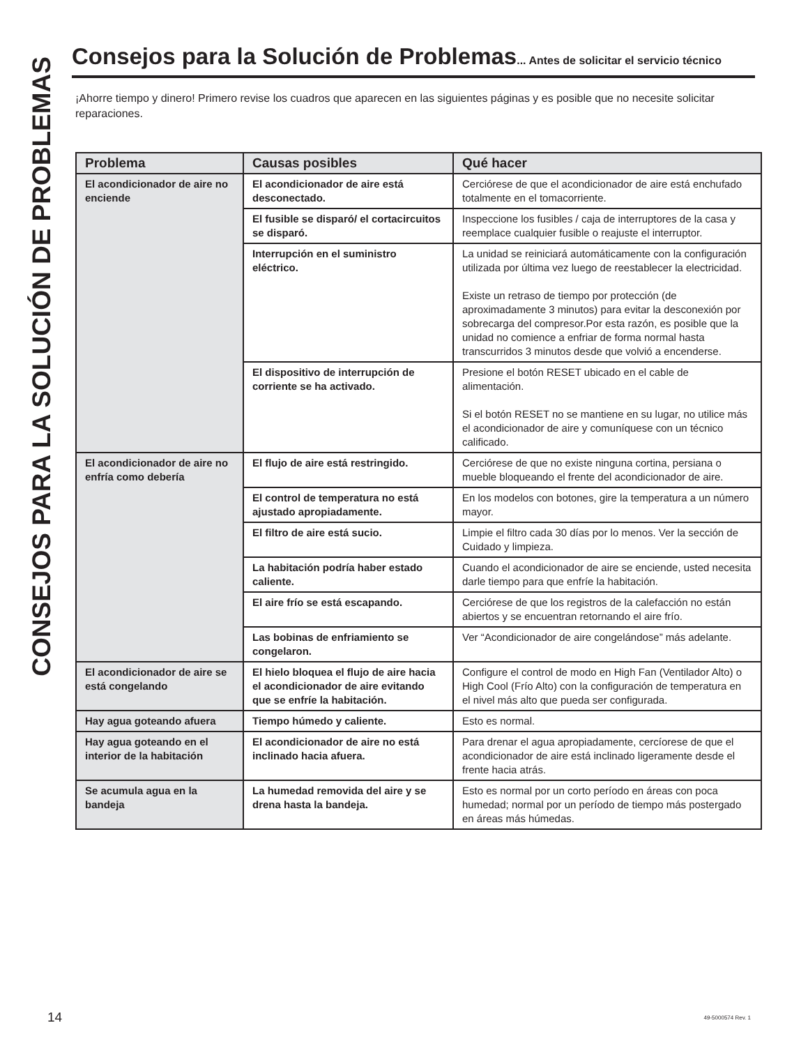CONSEJOS PARA LA SOLUCIÓN DE PROBLEMAS
Consejos para la Solución de Problemas... Antes de solicitar el servicio técnico
¡Ahorre tiempo y dinero! Primero revise los cuadros que aparecen en las siguientes páginas y es posible que no necesite solicitar reparaciones.
| Problema | Causas posibles | Qué hacer |
| --- | --- | --- |
| El acondicionador de aire no enciende | El acondicionador de aire está desconectado. | Cerciórese de que el acondicionador de aire está enchufado totalmente en el tomacorriente. |
| | El fusible se disparó/ el cortacircuitos se disparó. | Inspeccione los fusibles / caja de interruptores de la casa y reemplace cualquier fusible o reajuste el interruptor. |
| | Interrupción en el suministro eléctrico. | La unidad se reiniciará automáticamente con la configuración utilizada por última vez luego de reestablecer la electricidad. Existe un retraso de tiempo por protección (de aproximadamente 3 minutos) para evitar la desconexión por sobrecarga del compresor.Por esta razón, es posible que la unidad no comience a enfriar de forma normal hasta transcurridos 3 minutos desde que volvió a encenderse. |
| | El dispositivo de interrupción de corriente se ha activado. | Presione el botón RESET ubicado en el cable de alimentación. Si el botón RESET no se mantiene en su lugar, no utilice más el acondicionador de aire y comuníquese con un técnico calificado. |
| El acondicionador de aire no enfría como debería | El flujo de aire está restringido. | Cerciórese de que no existe ninguna cortina, persiana o mueble bloqueando el frente del acondicionador de aire. |
| | El control de temperatura no está ajustado apropiadamente. | En los modelos con botones, gire la temperatura a un número mayor. |
| | El filtro de aire está sucio. | Limpie el filtro cada 30 días por lo menos. Ver la sección de Cuidado y limpieza. |
| | La habitación podría haber estado caliente. | Cuando el acondicionador de aire se enciende, usted necesita darle tiempo para que enfríe la habitación. |
| | El aire frío se está escapando. | Cerciórese de que los registros de la calefacción no están abiertos y se encuentran retornando el aire frío. |
| | Las bobinas de enfriamiento se congelaron. | Ver “Acondicionador de aire congelándose” más adelante. |
| El acondicionador de aire se está congelando | El hielo bloquea el flujo de aire hacia el acondicionador de aire evitando que se enfríe la habitación. | Configure el control de modo en High Fan (Ventilador Alto) o High Cool (Frío Alto) con la configuración de temperatura en el nivel más alto que pueda ser configurada. |
| Hay agua goteando afuera | Tiempo húmedo y caliente. | Esto es normal. |
| Hay agua goteando en el interior de la habitación | El acondicionador de aire no está inclinado hacia afuera. | Para drenar el agua apropiadamente, cercíorese de que el acondicionador de aire está inclinado ligeramente desde el frente hacia atrás. |
| Se acumula agua en la bandeja | La humedad removida del aire y se drena hasta la bandeja. | Esto es normal por un corto período en áreas con poca humedad; normal por un período de tiempo más postergado en áreas más húmedas. |
14 49-5000574 Rev. 1